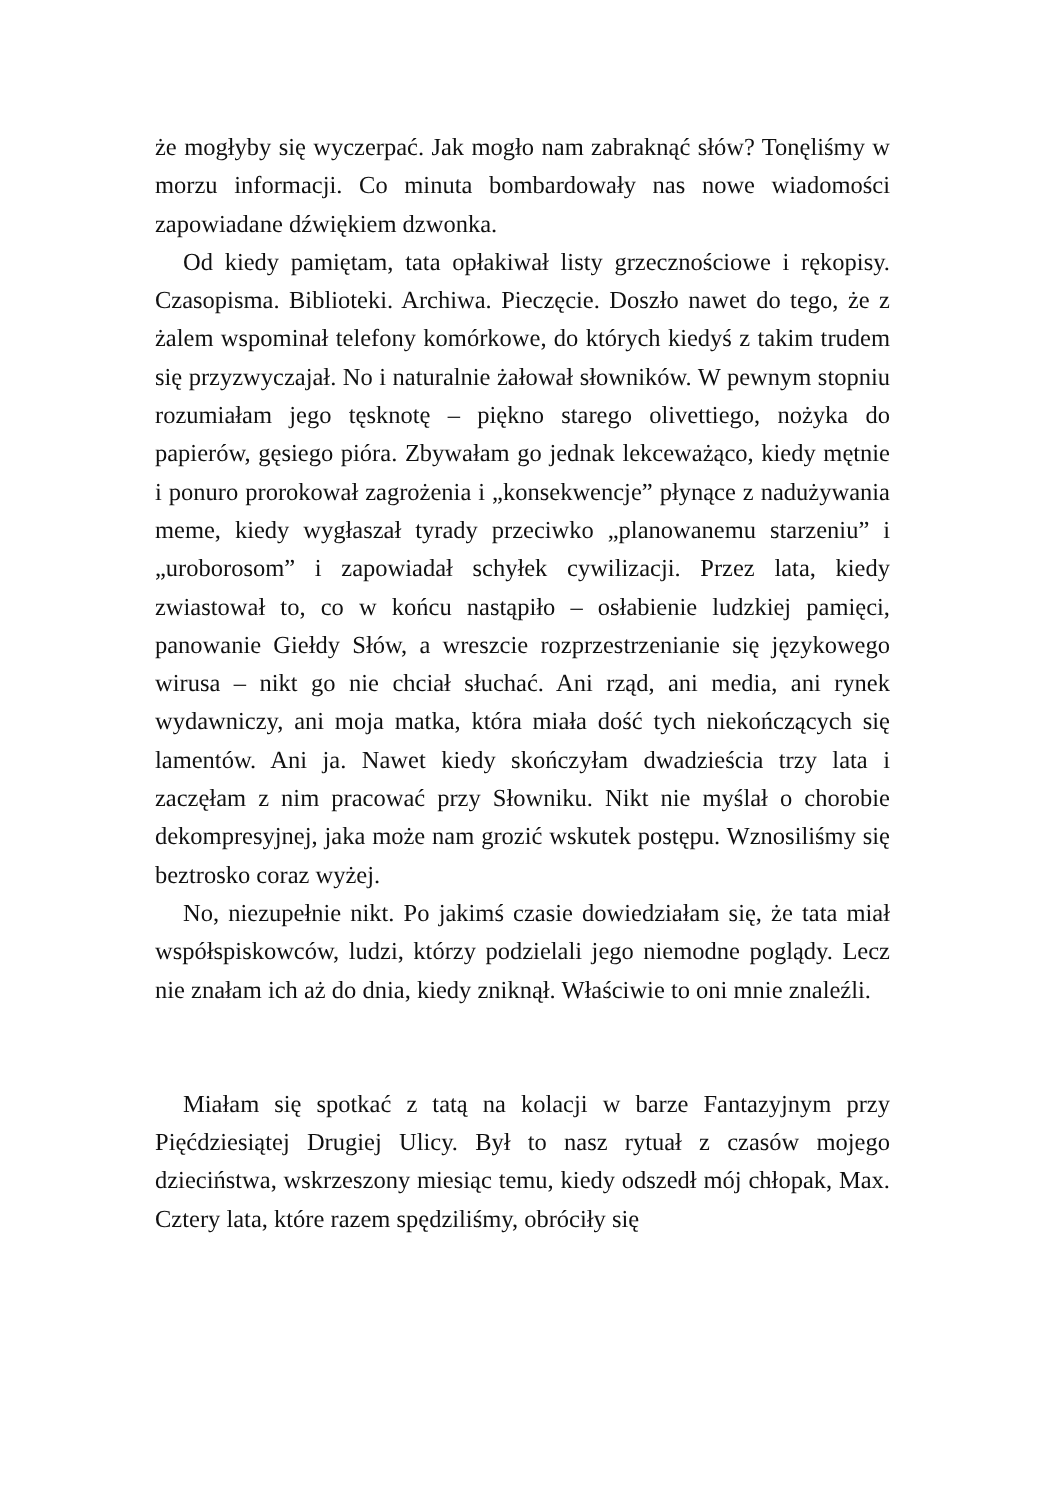że mogłyby się wyczerpać. Jak mogło nam zabraknąć słów? Tonęliśmy w morzu informacji. Co minuta bombardowały nas nowe wiadomości zapowiadane dźwiękiem dzwonka.
Od kiedy pamiętam, tata opłakiwał listy grzecznościowe i rękopisy. Czasopisma. Biblioteki. Archiwa. Pieczęcie. Doszło nawet do tego, że z żalem wspominał telefony komórkowe, do których kiedyś z takim trudem się przyzwyczajał. No i naturalnie żałował słowników. W pewnym stopniu rozumiałam jego tęsknotę – piękno starego olivettiego, nożyka do papierów, gęsiego pióra. Zbywałam go jednak lekceważąco, kiedy mętnie i ponuro prorokował zagrożenia i „konsekwencje” płynące z nadużywania meme, kiedy wygłaszał tyrady przeciwko „planowanemu starzeniu” i „uroborosom” i zapowiadał schyłek cywilizacji. Przez lata, kiedy zwiastował to, co w końcu nastąpiło – osłabienie ludzkiej pamięci, panowanie Giełdy Słów, a wreszcie rozprzestrzenianie się językowego wirusa – nikt go nie chciał słuchać. Ani rząd, ani media, ani rynek wydawniczy, ani moja matka, która miała dość tych niekończących się lamentów. Ani ja. Nawet kiedy skończyłam dwadzieścia trzy lata i zaczęłam z nim pracować przy Słowniku. Nikt nie myślał o chorobie dekompresyjnej, jaka może nam grozić wskutek postępu. Wznosiliśmy się beztrosko coraz wyżej.
No, niezupełnie nikt. Po jakimś czasie dowiedziałam się, że tata miał współspiskowców, ludzi, którzy podzielali jego niemodne poglądy. Lecz nie znałam ich aż do dnia, kiedy zniknął. Właściwie to oni mnie znaleźli.
Miałam się spotkać z tatą na kolacji w barze Fantazyjnym przy Pięćdziesiątej Drugiej Ulicy. Był to nasz rytuał z czasów mojego dzieciństwa, wskrzeszony miesiąc temu, kiedy odszedł mój chłopak, Max. Cztery lata, które razem spędziliśmy, obróciły się